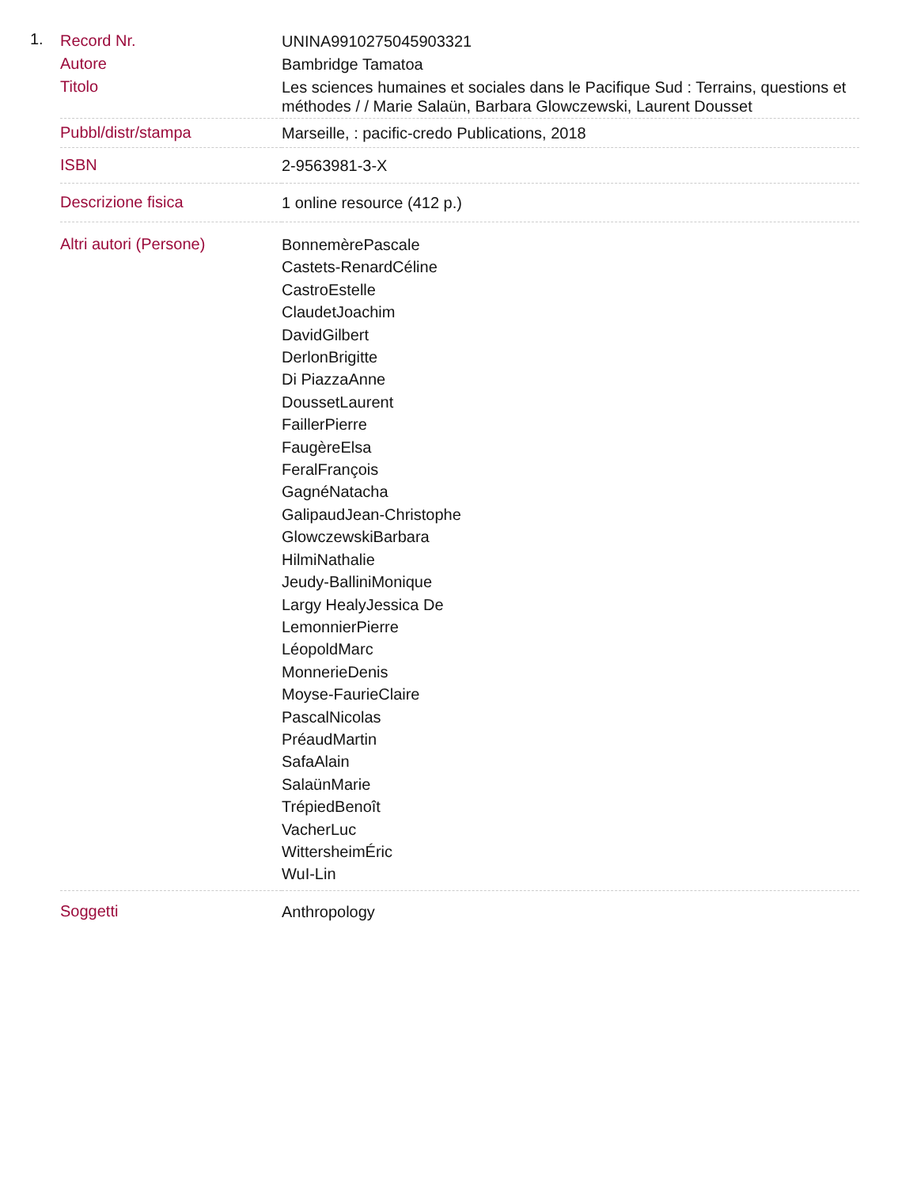1.
| Record Nr. | UNINA9910275045903321 |
| Autore | Bambridge Tamatoa |
| Titolo | Les sciences humaines et sociales dans le Pacifique Sud : Terrains, questions et méthodes / / Marie Salaün, Barbara Glowczewski, Laurent Dousset |
| Pubbl/distr/stampa | Marseille, : pacific-credo Publications, 2018 |
| ISBN | 2-9563981-3-X |
| Descrizione fisica | 1 online resource (412 p.) |
| Altri autori (Persone) | BonnemèrePascale Castets-RenardCéline CastroEstelle ClaudetJoachim DavidGilbert DerlonBrigitte Di PiazzaAnne DoussetLaurent FaillerPierre FaugèreElsa FeralFrançois GagnéNatacha GalipaudJean-Christophe GlowczewskiBarbara HilmiNathalie Jeudy-BalliniMonique Largy HealyJessica De LemonnierPierre LéopoldMarc MonnerieDenis Moyse-FaurieClaire PascalNicolas PréaudMartin SafaAlain SalaünMarie TrépiedBenoît VacherLuc WittersheimÉric WuI-Lin |
| Soggetti | Anthropology |